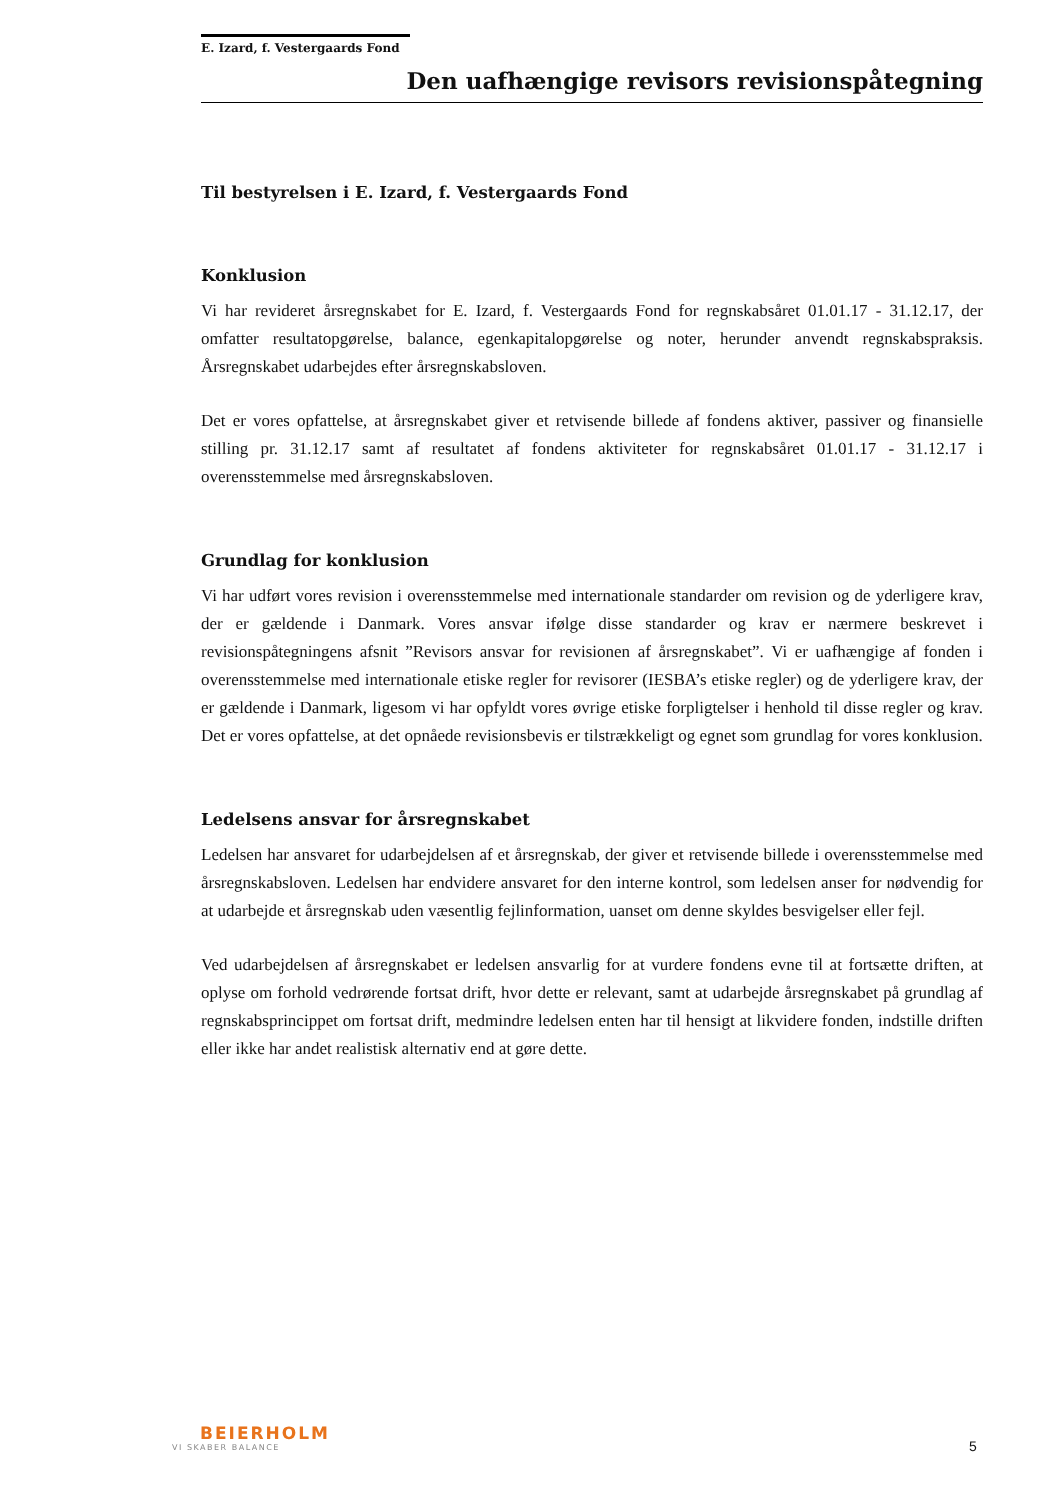E. Izard, f. Vestergaards Fond
Den uafhængige revisors revisionspåtegning
Til bestyrelsen i E. Izard, f. Vestergaards Fond
Konklusion
Vi har revideret årsregnskabet for E. Izard, f. Vestergaards Fond for regnskabsåret 01.01.17 - 31.12.17, der omfatter resultatopgørelse, balance, egenkapitalopgørelse og noter, herunder anvendt regnskabspraksis. Årsregnskabet udarbejdes efter årsregnskabsloven.
Det er vores opfattelse, at årsregnskabet giver et retvisende billede af fondens aktiver, passiver og finansielle stilling pr. 31.12.17 samt af resultatet af fondens aktiviteter for regnskabsåret 01.01.17 - 31.12.17 i overensstemmelse med årsregnskabsloven.
Grundlag for konklusion
Vi har udført vores revision i overensstemmelse med internationale standarder om revision og de yderligere krav, der er gældende i Danmark. Vores ansvar ifølge disse standarder og krav er nærmere beskrevet i revisionspåtegningens afsnit ”Revisors ansvar for revisionen af årsregnskabet”. Vi er uafhængige af fonden i overensstemmelse med internationale etiske regler for revisorer (IESBA’s etiske regler) og de yderligere krav, der er gældende i Danmark, ligesom vi har opfyldt vores øvrige etiske forpligtelser i henhold til disse regler og krav. Det er vores opfattelse, at det opnåede revisionsbevis er tilstrækkeligt og egnet som grundlag for vores konklusion.
Ledelsens ansvar for årsregnskabet
Ledelsen har ansvaret for udarbejdelsen af et årsregnskab, der giver et retvisende billede i overensstemmelse med årsregnskabsloven. Ledelsen har endvidere ansvaret for den interne kontrol, som ledelsen anser for nødvendig for at udarbejde et årsregnskab uden væsentlig fejlinformation, uanset om denne skyldes besvigelser eller fejl.
Ved udarbejdelsen af årsregnskabet er ledelsen ansvarlig for at vurdere fondens evne til at fortsætte driften, at oplyse om forhold vedrørende fortsat drift, hvor dette er relevant, samt at udarbejde årsregnskabet på grundlag af regnskabsprincippet om fortsat drift, medmindre ledelsen enten har til hensigt at likvidere fonden, indstille driften eller ikke har andet realistisk alternativ end at gøre dette.
BEIERHOLM
VI SKABER BALANCE
5